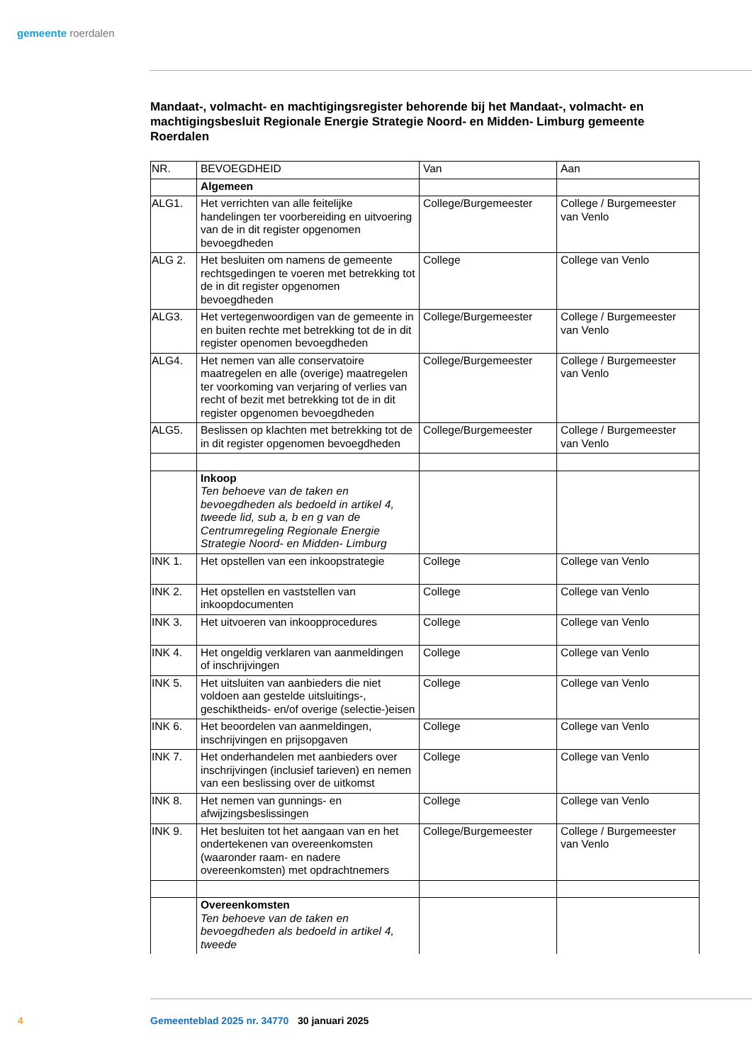gemeente roerdalen
Mandaat-, volmacht- en machtigingsregister behorende bij het Mandaat-, volmacht- en machtigingsbesluit Regionale Energie Strategie Noord- en Midden- Limburg gemeente Roerdalen
| NR. | BEVOEGDHEID | Van | Aan |
| --- | --- | --- | --- |
| | Algemeen | | |
| ALG1. | Het verrichten van alle feitelijke handelingen ter voorbereiding en uitvoering van de in dit register opgenomen bevoegdheden | College/Burgemeester | College / Burgemeester van Venlo |
| ALG 2. | Het besluiten om namens de gemeente rechtsgedingen te voeren met betrekking tot de in dit register opgenomen bevoegdheden | College | College van Venlo |
| ALG3. | Het vertegenwoordigen van de gemeente in en buiten rechte met betrekking tot de in dit register openomen bevoegdheden | College/Burgemeester | College / Burgemeester van Venlo |
| ALG4. | Het nemen van alle conservatoire maatregelen en alle (overige) maatregelen ter voorkoming van verjaring of verlies van recht of bezit met betrekking tot de in dit register opgenomen bevoegdheden | College/Burgemeester | College / Burgemeester van Venlo |
| ALG5. | Beslissen op klachten met betrekking tot de in dit register opgenomen bevoegdheden | College/Burgemeester | College / Burgemeester van Venlo |
| | Inkoop Ten behoeve van de taken en bevoegdheden als bedoeld in artikel 4, tweede lid, sub a, b en g van de Centrumregeling Regionale Energie Strategie Noord- en Midden- Limburg | | |
| INK 1. | Het opstellen van een inkoopstrategie | College | College van Venlo |
| INK 2. | Het opstellen en vaststellen van inkoopdocumenten | College | College van Venlo |
| INK 3. | Het uitvoeren van inkoopprocedures | College | College van Venlo |
| INK 4. | Het ongeldig verklaren van aanmeldingen of inschrijvingen | College | College van Venlo |
| INK 5. | Het uitsluiten van aanbieders die niet voldoen aan gestelde uitsluitings-, geschiktheids- en/of overige (selectie-)eisen | College | College van Venlo |
| INK 6. | Het beoordelen van aanmeldingen, inschrijvingen en prijsopgaven | College | College van Venlo |
| INK 7. | Het onderhandelen met aanbieders over inschrijvingen (inclusief tarieven) en nemen van een beslissing over de uitkomst | College | College van Venlo |
| INK 8. | Het nemen van gunnings- en afwijzingsbeslissingen | College | College van Venlo |
| INK 9. | Het besluiten tot het aangaan van en het ondertekenen van overeenkomsten (waaronder raam- en nadere overeenkomsten) met opdrachtnemers | College/Burgemeester | College / Burgemeester van Venlo |
| | Overeenkomsten Ten behoeve van de taken en bevoegdheden als bedoeld in artikel 4, tweede | | |
4 Gemeenteblad 2025 nr. 34770 30 januari 2025